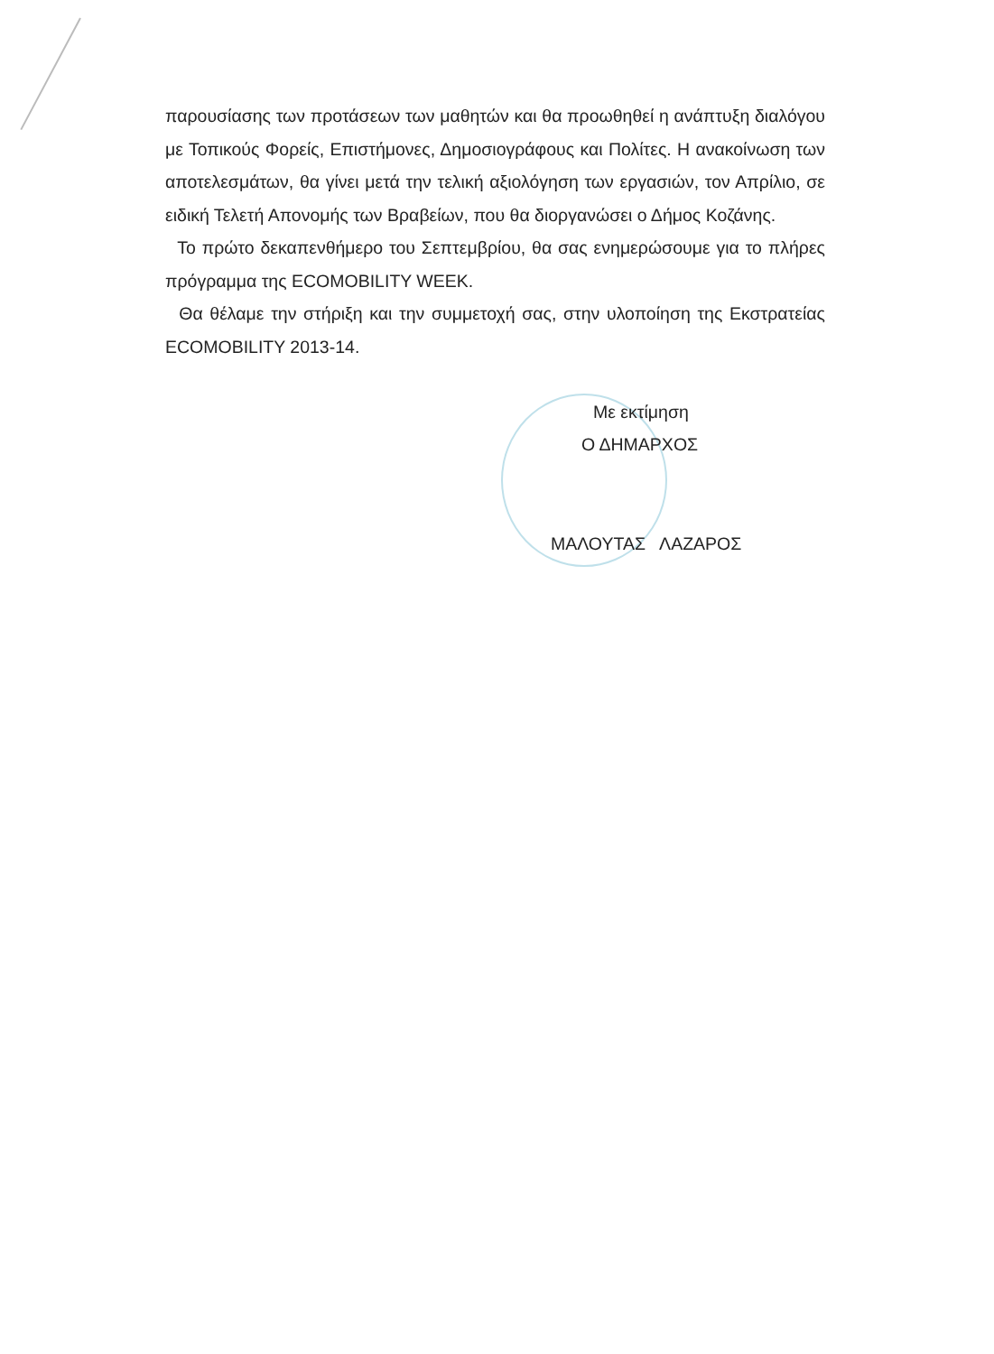παρουσίασης των προτάσεων των μαθητών και θα προωθηθεί η ανάπτυξη διαλόγου με Τοπικούς Φορείς, Επιστήμονες, Δημοσιογράφους και Πολίτες. Η ανακοίνωση των αποτελεσμάτων, θα γίνει μετά την τελική αξιολόγηση των εργασιών, τον Απρίλιο, σε ειδική Τελετή Απονομής των Βραβείων, που θα διοργανώσει ο Δήμος Κοζάνης.
Το πρώτο δεκαπενθήμερο του Σεπτεμβρίου, θα σας ενημερώσουμε για το πλήρες πρόγραμμα της ECOMOBILITY WEEK.
Θα θέλαμε την στήριξη και την συμμετοχή σας, στην υλοποίηση της Εκστρατείας ECOMOBILITY 2013-14.
Με εκτίμηση
Ο ΔΗΜΑΡΧΟΣ
ΜΑΛΟΥΤΑΣ ΛΑΖΑΡΟΣ